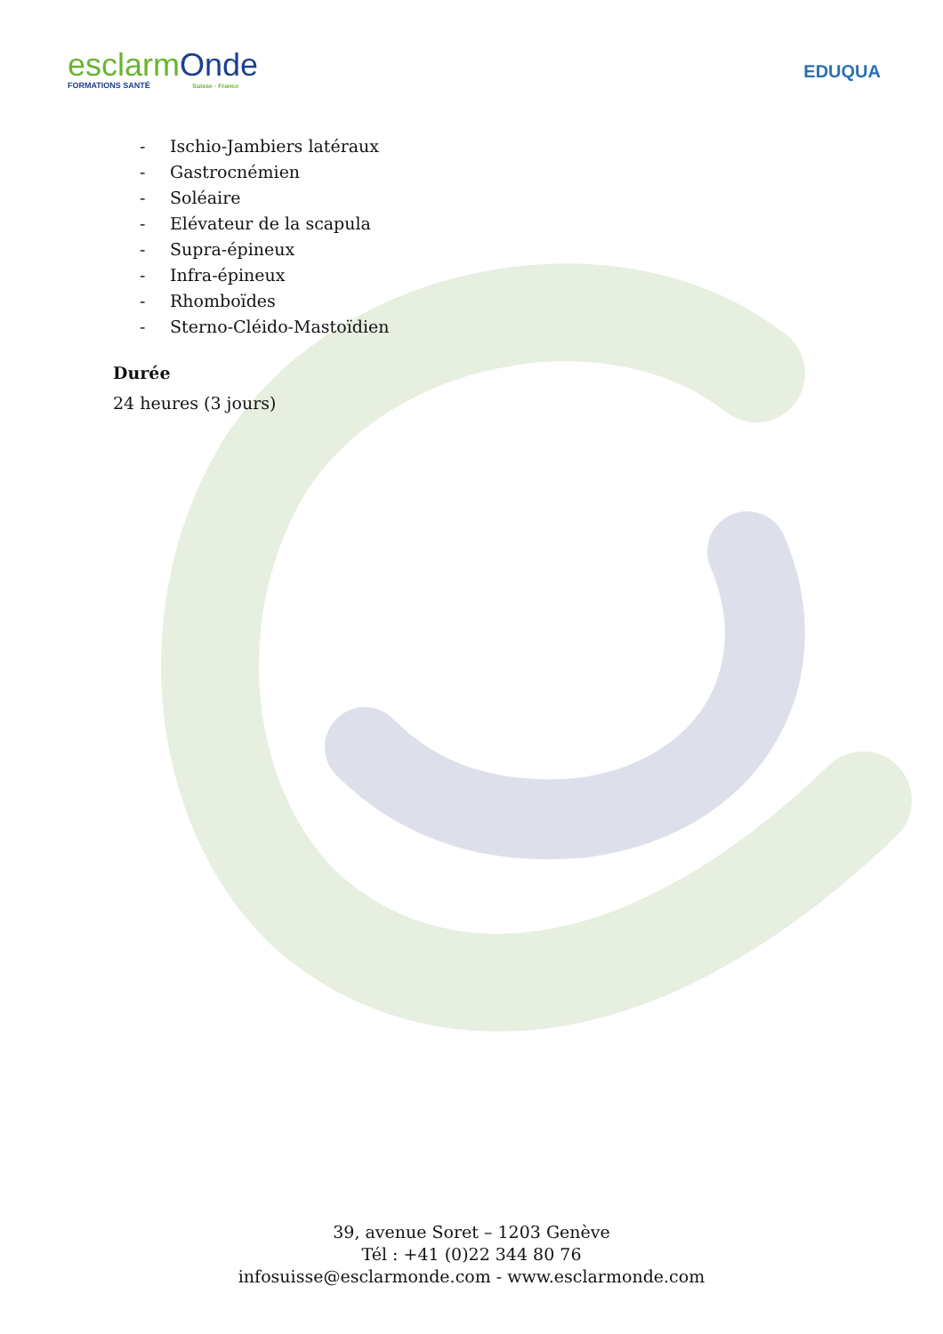esclarmOnde
FORMATIONS SANTÉ Suisse - France
EDUQUA
- Ischio-Jambiers latéraux
- Gastrocnémien
- Soléaire
- Elévateur de la scapula
- Supra-épineux
- Infra-épineux
- Rhomboïdes
- Sterno-Cléido-Mastoïdien
Durée
24 heures (3 jours)
39, avenue Soret – 1203 Genève
Tél : +41 (0)22 344 80 76
infosuisse@esclarmonde.com - www.esclarmonde.com